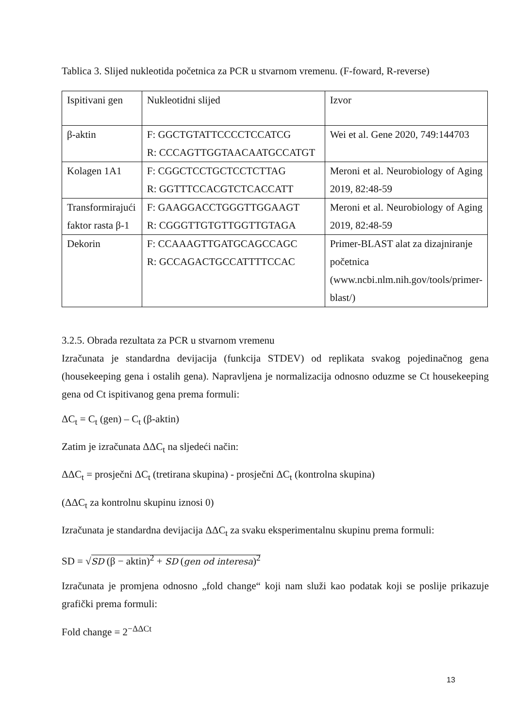Tablica 3. Slijed nukleotida početnica za PCR u stvarnom vremenu. (F-foward, R-reverse)
| Ispitivani gen | Nukleotidni slijed | Izvor |
| β-aktin | F: GGCTGTATTCCCCTCCATCG R: CCCAGTTGGTAACAATGCCATGT | Wei et al. Gene 2020, 749:144703 |
| Kolagen 1A1 | F: CGGCTCCTGCTCCTCTTAG R: GGTTTCCACGTCTCACCATT | Meroni et al. Neurobiology of Aging 2019, 82:48-59 |
| Transformirajući faktor rasta β-1 | F: GAAGGACCTGGGTTGGAAGT R: CGGGTTGTGTTGGTTGTAGA | Meroni et al. Neurobiology of Aging 2019, 82:48-59 |
| Dekorin | F: CCAAAGTTGATGCAGCCAGC R: GCCAGACTGCCATTTTCCAC | Primer-BLAST alat za dizajniranje početnica (www.ncbi.nlm.nih.gov/tools/primer-blast/) |
3.2.5. Obrada rezultata za PCR u stvarnom vremenu
Izračunata je standardna devijacija (funkcija STDEV) od replikata svakog pojedinačnog gena (housekeeping gena i ostalih gena). Napravljena je normalizacija odnosno oduzme se Ct housekeeping gena od Ct ispitivanog gena prema formuli:
ΔC<sub>t</sub> = C<sub>t</sub> (gen) – C<sub>t</sub> (β-aktin)
Zatim je izračunata ΔΔC<sub>t</sub> na sljedeći način:
ΔΔC<sub>t</sub> = prosječni ΔC<sub>t</sub> (tretirana skupina) - prosječni ΔC<sub>t</sub> (kontrolna skupina)
(ΔΔC<sub>t</sub> za kontrolnu skupinu iznosi 0)
Izračunata je standardna devijacija ΔΔC<sub>t</sub> za svaku eksperimentalnu skupinu prema formuli:
SD = √SD (β − aktin)<sup>2</sup> + SD (gen od interesa)<sup>2</sup>
Izračunata je promjena odnosno „fold change“ koji nam služi kao podatak koji se poslije prikazuje grafički prema formuli:
Fold change = 2<sup>−ΔΔCt</sup>
13